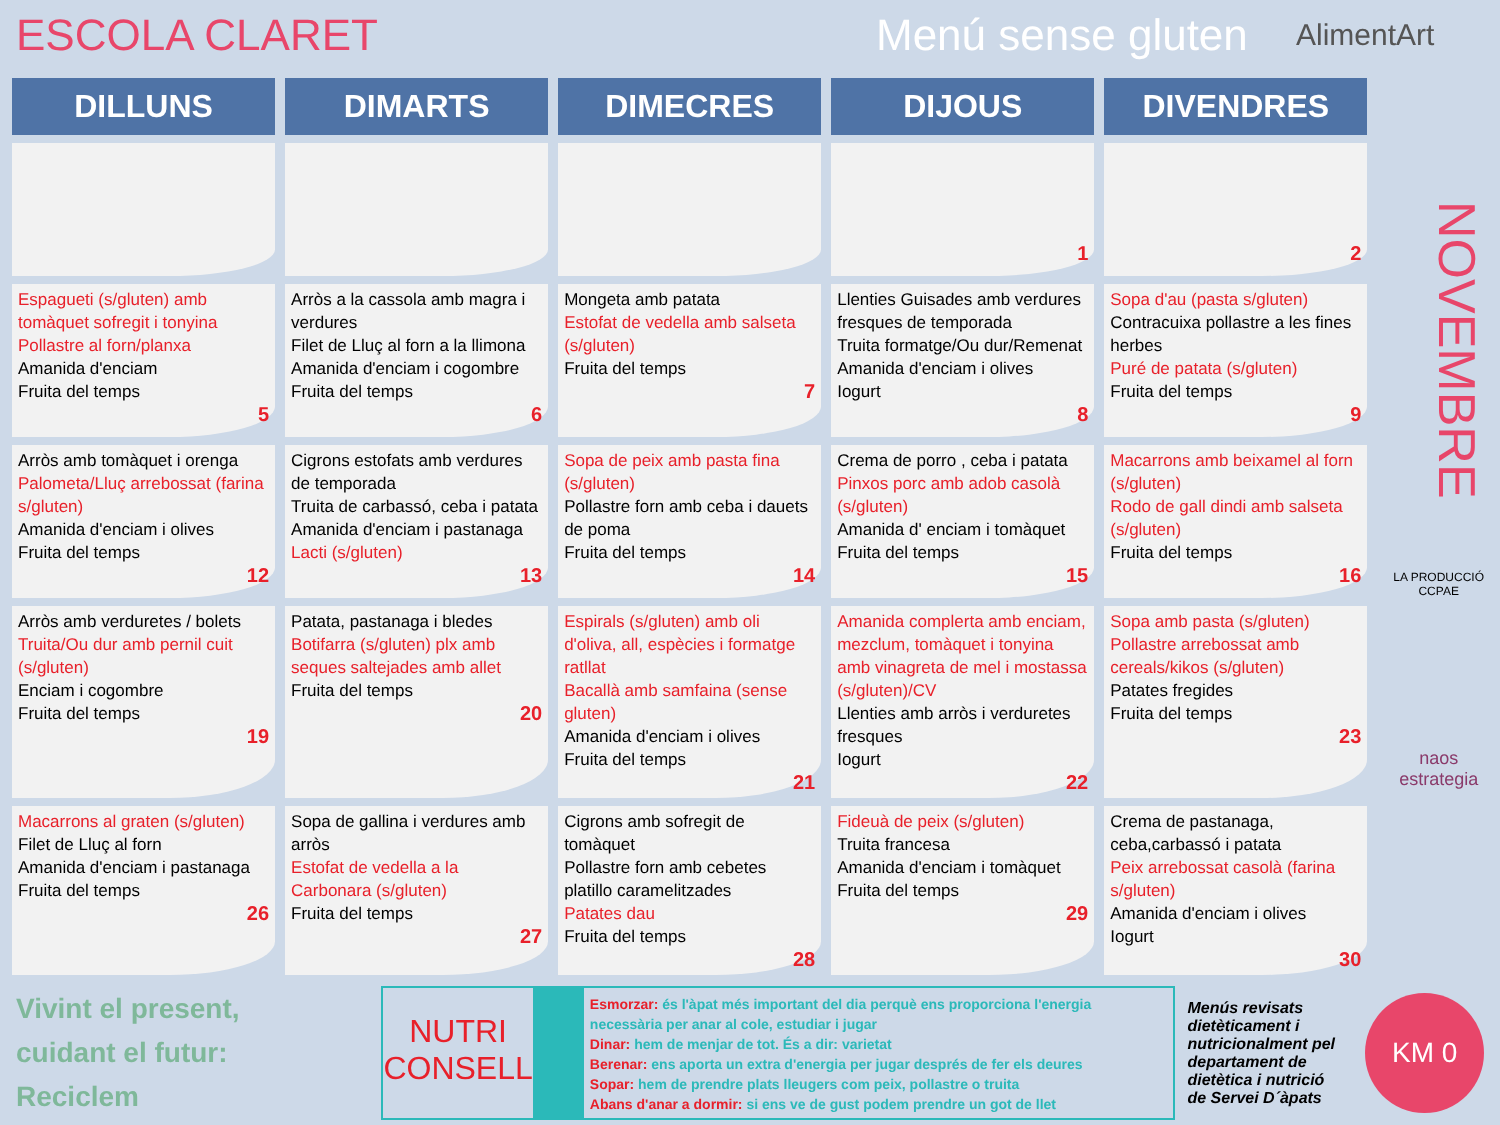ESCOLA CLARET
Menú sense gluten
AlimentArt
| DILLUNS | DIMARTS | DIMECRES | DIJOUS | DIVENDRES |
| --- | --- | --- | --- | --- |
| | | | 1 | 2 |
| Espagueti (s/gluten) amb tomàquet sofregit i tonyina Pollastre al forn/planxa Amanida d'enciam Fruita del temps 5 | Arròs a la cassola amb magra i verdures Filet de Lluç al forn a la llimona Amanida d'enciam i cogombre Fruita del temps 6 | Mongeta amb patata Estofat de vedella amb salseta (s/gluten) Fruita del temps 7 | Llenties Guisades amb verdures fresques de temporada Truita formatge/Ou dur/Remenat Amanida d'enciam i olives Iogurt 8 | Sopa d'au (pasta s/gluten) Contracuixa pollastre a les fines herbes Puré de patata (s/gluten) Fruita del temps 9 |
| Arròs amb tomàquet i orenga Palometa/Lluç arrebossat (farina s/gluten) Amanida d'enciam i olives Fruita del temps 12 | Cigrons estofats amb verdures de temporada Truita de carbassó, ceba i patata Amanida d'enciam i pastanaga Lacti (s/gluten) 13 | Sopa de peix amb pasta fina (s/gluten) Pollastre forn amb ceba i dauets de poma Fruita del temps 14 | Crema de porro , ceba i patata Pinxos porc amb adob casolà (s/gluten) Amanida d' enciam i tomàquet Fruita del temps 15 | Macarrons amb beixamel al forn (s/gluten) Rodo de gall dindi amb salseta (s/gluten) Fruita del temps 16 |
| Arròs amb verduretes / bolets Truita/Ou dur amb pernil cuit (s/gluten) Enciam i cogombre Fruita del temps 19 | Patata, pastanaga i bledes Botifarra (s/gluten) plx amb seques saltejades amb allet Fruita del temps 20 | Espirals (s/gluten) amb oli d'oliva, all, espècies i formatge ratllat Bacallà amb samfaina (sense gluten) Amanida d'enciam i olives Fruita del temps 21 | Amanida complerta amb enciam, mezclum, tomàquet i tonyina amb vinagreta de mel i mostassa (s/gluten)/CV Llenties amb arròs i verduretes fresques Iogurt 22 | Sopa amb pasta (s/gluten) Pollastre arrebossat amb cereals/kikos (s/gluten) Patates fregides Fruita del temps 23 |
| Macarrons al graten (s/gluten) Filet de Lluç al forn Amanida d'enciam i pastanaga Fruita del temps 26 | Sopa de gallina i verdures amb arròs Estofat de vedella a la Carbonara (s/gluten) Fruita del temps 27 | Cigrons amb sofregit de tomàquet Pollastre forn amb cebetes platillo caramelitzades Patates dau Fruita del temps 28 | Fideuà de peix (s/gluten) Truita francesa Amanida d'enciam i tomàquet Fruita del temps 29 | Crema de pastanaga, ceba,carbassó i patata Peix arrebossat casolà (farina s/gluten) Amanida d'enciam i olives Iogurt 30 |
NOVEMBRE
LA PRODUCCIÓ
CCPAE
naos estrategia
Vivint el present,
cuidant el futur:
Reciclem
NUTRI
CONSELL
Esmorzar: és l'àpat més important del dia perquè ens proporciona l'energia necessària per anar al cole, estudiar i jugar
Dinar: hem de menjar de tot. És a dir: varietat
Berenar: ens aporta un extra d'energia per jugar després de fer els deures
Sopar: hem de prendre plats lleugers com peix, pollastre o truita
Abans d'anar a dormir: si ens ve de gust podem prendre un got de llet
Menús revisats dietèticament i nutricionalment pel departament de dietètica i nutrició de Servei D´àpats
KM 0